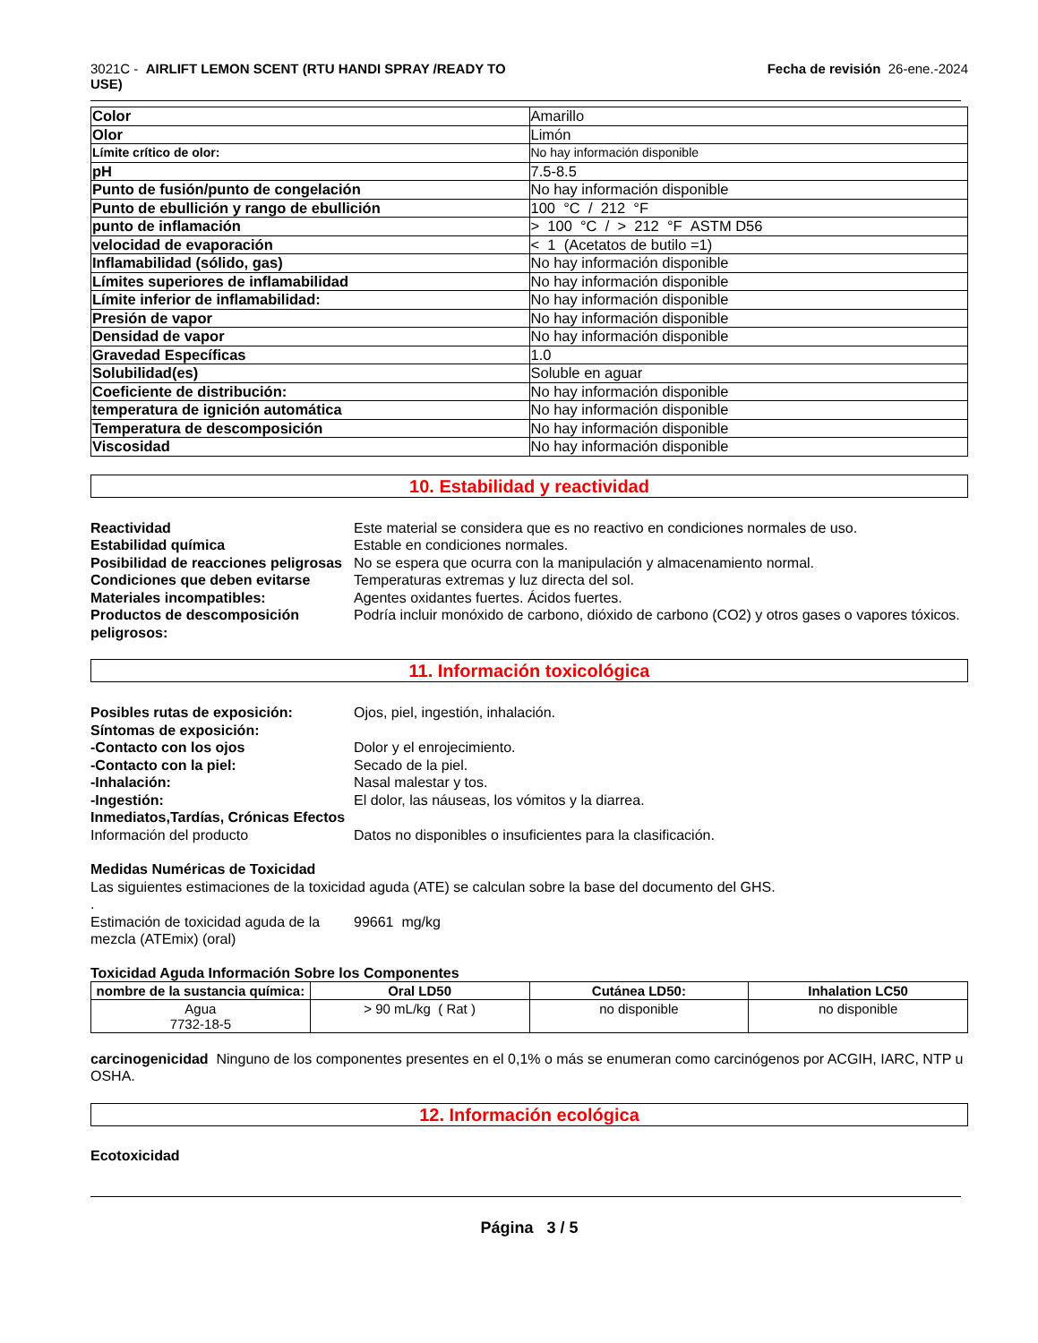3021C - AIRLIFT LEMON SCENT (RTU HANDI SPRAY /READY TO
USE)
Fecha de revisión 26-ene.-2024
| Color | Amarillo |
| Olor | Limón |
| Límite crítico de olor: | No hay información disponible |
| pH | 7.5-8.5 |
| Punto de fusión/punto de congelación | No hay información disponible |
| Punto de ebullición y rango de ebullición | 100 °C / 212 °F |
| punto de inflamación | > 100 °C / > 212 °F ASTM D56 |
| velocidad de evaporación | < 1 (Acetatos de butilo =1) |
| Inflamabilidad (sólido, gas) | No hay información disponible |
| Límites superiores de inflamabilidad | No hay información disponible |
| Límite inferior de inflamabilidad: | No hay información disponible |
| Presión de vapor | No hay información disponible |
| Densidad de vapor | No hay información disponible |
| Gravedad Específicas | 1.0 |
| Solubilidad(es) | Soluble en aguar |
| Coeficiente de distribución: | No hay información disponible |
| temperatura de ignición automática | No hay información disponible |
| Temperatura de descomposición | No hay información disponible |
| Viscosidad | No hay información disponible |
10. Estabilidad y reactividad
Reactividad Este material se considera que es no reactivo en condiciones normales de uso.
Estabilidad química Estable en condiciones normales.
Posibilidad de reacciones peligrosas
No se espera que ocurra con la manipulación y almacenamiento normal.
Condiciones que deben evitarse Temperaturas extremas y luz directa del sol.
Materiales incompatibles: Agentes oxidantes fuertes. Ácidos fuertes.
Productos de descomposición peligrosos:
Podría incluir monóxido de carbono, dióxido de carbono (CO2) y otros gases o vapores tóxicos.
11. Información toxicológica
Posibles rutas de exposición: Ojos, piel, ingestión, inhalación.
Síntomas de exposición:
-Contacto con los ojos Dolor y el enrojecimiento.
-Contacto con la piel: Secado de la piel.
-Inhalación: Nasal malestar y tos.
-Ingestión: El dolor, las náuseas, los vómitos y la diarrea.
Inmediatos,Tardías, Crónicas Efectos
Información del producto Datos no disponibles o insuficientes para la clasificación.
Medidas Numéricas de Toxicidad
Las siguientes estimaciones de la toxicidad aguda (ATE) se calculan sobre la base del documento del GHS.
.
Estimación de toxicidad aguda de la mezcla (ATEmix) (oral)
99661 mg/kg
Toxicidad Aguda Información Sobre los Componentes
| nombre de la sustancia química: | Oral LD50 | Cutánea LD50: | Inhalation LC50 |
| --- | --- | --- | --- |
| Agua 7732-18-5 | > 90 mL/kg ( Rat ) | no disponible | no disponible |
carcinogenicidad Ninguno de los componentes presentes en el 0,1% o más se enumeran como carcinógenos por ACGIH, IARC, NTP u OSHA.
12. Información ecológica
Ecotoxicidad
Página 3 / 5